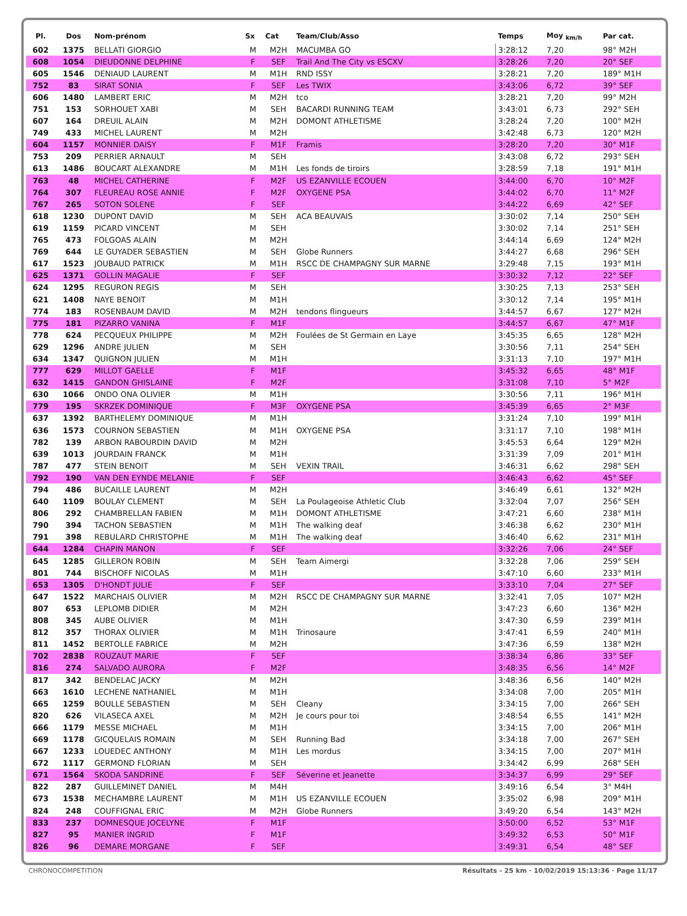| Pl. | Dos | Nom-prénom | Sx | Cat | Team/Club/Asso | | Temps | Moy <sub>km/h</sub> | Par cat. |
| --- | --- | --- | --- | --- | --- | --- | --- | --- | --- |
| 602 | 1375 | BELLATI GIORGIO | M | M2H | MACUMBA GO | | 3:28:12 | 7,20 | 98° M2H |
| 608 | 1054 | DIEUDONNE DELPHINE | F | SEF | Trail And The City vs ESCXV | | 3:28:26 | 7,20 | 20° SEF |
| 605 | 1546 | DENIAUD LAURENT | M | M1H | RND ISSY | | 3:28:21 | 7,20 | 189° M1H |
| 752 | 83 | SIRAT SONIA | F | SEF | Les TWIX | | 3:43:06 | 6,72 | 39° SEF |
| 606 | 1480 | LAMBERT ERIC | M | M2H | tco | | 3:28:21 | 7,20 | 99° M2H |
| 751 | 153 | SORHOUET XABI | M | SEH | BACARDI RUNNING TEAM | | 3:43:01 | 6,73 | 292° SEH |
| 607 | 164 | DREUIL ALAIN | M | M2H | DOMONT ATHLETISME | | 3:28:24 | 7,20 | 100° M2H |
| 749 | 433 | MICHEL LAURENT | M | M2H | | | 3:42:48 | 6,73 | 120° M2H |
| 604 | 1157 | MONNIER DAISY | F | M1F | Framis | | 3:28:20 | 7,20 | 30° M1F |
| 753 | 209 | PERRIER ARNAULT | M | SEH | | | 3:43:08 | 6,72 | 293° SEH |
| 613 | 1486 | BOUCART ALEXANDRE | M | M1H | Les fonds de tiroirs | | 3:28:59 | 7,18 | 191° M1H |
| 763 | 48 | MICHEL CATHERINE | F | M2F | US EZANVILLE ECOUEN | | 3:44:00 | 6,70 | 10° M2F |
| 764 | 307 | FLEUREAU ROSE ANNIE | F | M2F | OXYGENE PSA | | 3:44:02 | 6,70 | 11° M2F |
| 767 | 265 | SOTON SOLENE | F | SEF | | | 3:44:22 | 6,69 | 42° SEF |
| 618 | 1230 | DUPONT DAVID | M | SEH | ACA BEAUVAIS | | 3:30:02 | 7,14 | 250° SEH |
| 619 | 1159 | PICARD VINCENT | M | SEH | | | 3:30:02 | 7,14 | 251° SEH |
| 765 | 473 | FOLGOAS ALAIN | M | M2H | | | 3:44:14 | 6,69 | 124° M2H |
| 769 | 644 | LE GUYADER SEBASTIEN | M | SEH | Globe Runners | | 3:44:27 | 6,68 | 296° SEH |
| 617 | 1523 | JOUBAUD PATRICK | M | M1H | RSCC DE CHAMPAGNY SUR MARNE | | 3:29:48 | 7,15 | 193° M1H |
| 625 | 1371 | GOLLIN MAGALIE | F | SEF | | | 3:30:32 | 7,12 | 22° SEF |
| 624 | 1295 | REGURON REGIS | M | SEH | | | 3:30:25 | 7,13 | 253° SEH |
| 621 | 1408 | NAYE BENOIT | M | M1H | | | 3:30:12 | 7,14 | 195° M1H |
| 774 | 183 | ROSENBAUM DAVID | M | M2H | tendons flingueurs | | 3:44:57 | 6,67 | 127° M2H |
| 775 | 181 | PIZARRO VANINA | F | M1F | | | 3:44:57 | 6,67 | 47° M1F |
| 778 | 624 | PECQUEUX PHILIPPE | M | M2H | Foulées de St Germain en Laye | | 3:45:35 | 6,65 | 128° M2H |
| 629 | 1296 | ANDRE JULIEN | M | SEH | | | 3:30:56 | 7,11 | 254° SEH |
| 634 | 1347 | QUIGNON JULIEN | M | M1H | | | 3:31:13 | 7,10 | 197° M1H |
| 777 | 629 | MILLOT GAELLE | F | M1F | | | 3:45:32 | 6,65 | 48° M1F |
| 632 | 1415 | GANDON GHISLAINE | F | M2F | | | 3:31:08 | 7,10 | 5° M2F |
| 630 | 1066 | ONDO ONA OLIVIER | M | M1H | | | 3:30:56 | 7,11 | 196° M1H |
| 779 | 195 | SKRZEK DOMINIQUE | F | M3F | OXYGENE PSA | | 3:45:39 | 6,65 | 2° M3F |
| 637 | 1392 | BARTHELEMY DOMINIQUE | M | M1H | | | 3:31:24 | 7,10 | 199° M1H |
| 636 | 1573 | COURNON SEBASTIEN | M | M1H | OXYGENE PSA | | 3:31:17 | 7,10 | 198° M1H |
| 782 | 139 | ARBON RABOURDIN DAVID | M | M2H | | | 3:45:53 | 6,64 | 129° M2H |
| 639 | 1013 | JOURDAIN FRANCK | M | M1H | | | 3:31:39 | 7,09 | 201° M1H |
| 787 | 477 | STEIN BENOIT | M | SEH | VEXIN TRAIL | | 3:46:31 | 6,62 | 298° SEH |
| 792 | 190 | VAN DEN EYNDE MELANIE | F | SEF | | | 3:46:43 | 6,62 | 45° SEF |
| 794 | 486 | BUCAILLE LAURENT | M | M2H | | | 3:46:49 | 6,61 | 132° M2H |
| 640 | 1109 | BOULAY CLEMENT | M | SEH | La Poulageoise Athletic Club | | 3:32:04 | 7,07 | 256° SEH |
| 806 | 292 | CHAMBRELLAN FABIEN | M | M1H | DOMONT ATHLETISME | | 3:47:21 | 6,60 | 238° M1H |
| 790 | 394 | TACHON SEBASTIEN | M | M1H | The walking deaf | | 3:46:38 | 6,62 | 230° M1H |
| 791 | 398 | REBULARD CHRISTOPHE | M | M1H | The walking deaf | | 3:46:40 | 6,62 | 231° M1H |
| 644 | 1284 | CHAPIN MANON | F | SEF | | | 3:32:26 | 7,06 | 24° SEF |
| 645 | 1285 | GILLERON ROBIN | M | SEH | Team Aimergi | | 3:32:28 | 7,06 | 259° SEH |
| 801 | 744 | BISCHOFF NICOLAS | M | M1H | | | 3:47:10 | 6,60 | 233° M1H |
| 653 | 1305 | D'HONDT JULIE | F | SEF | | | 3:33:10 | 7,04 | 27° SEF |
| 647 | 1522 | MARCHAIS OLIVIER | M | M2H | RSCC DE CHAMPAGNY SUR MARNE | | 3:32:41 | 7,05 | 107° M2H |
| 807 | 653 | LEPLOMB DIDIER | M | M2H | | | 3:47:23 | 6,60 | 136° M2H |
| 808 | 345 | AUBE OLIVIER | M | M1H | | | 3:47:30 | 6,59 | 239° M1H |
| 812 | 357 | THORAX OLIVIER | M | M1H | Trinosaure | | 3:47:41 | 6,59 | 240° M1H |
| 811 | 1452 | BERTOLLE FABRICE | M | M2H | | | 3:47:36 | 6,59 | 138° M2H |
| 702 | 2838 | ROUZAUT MARIE | F | SEF | | | 3:38:34 | 6,86 | 33° SEF |
| 816 | 274 | SALVADO AURORA | F | M2F | | | 3:48:35 | 6,56 | 14° M2F |
| 817 | 342 | BENDELAC JACKY | M | M2H | | | 3:48:36 | 6,56 | 140° M2H |
| 663 | 1610 | LECHENE NATHANIEL | M | M1H | | | 3:34:08 | 7,00 | 205° M1H |
| 665 | 1259 | BOULLE SEBASTIEN | M | SEH | Cleany | | 3:34:15 | 7,00 | 266° SEH |
| 820 | 626 | VILASECA AXEL | M | M2H | Je cours pour toi | | 3:48:54 | 6,55 | 141° M2H |
| 666 | 1179 | MESSE MICHAEL | M | M1H | | | 3:34:15 | 7,00 | 206° M1H |
| 669 | 1178 | GICQUELAIS ROMAIN | M | SEH | Running Bad | | 3:34:18 | 7,00 | 267° SEH |
| 667 | 1233 | LOUEDEC ANTHONY | M | M1H | Les mordus | | 3:34:15 | 7,00 | 207° M1H |
| 672 | 1117 | GERMOND FLORIAN | M | SEH | | | 3:34:42 | 6,99 | 268° SEH |
| 671 | 1564 | SKODA SANDRINE | F | SEF | Séverine et Jeanette | | 3:34:37 | 6,99 | 29° SEF |
| 822 | 287 | GUILLEMINET DANIEL | M | M4H | | | 3:49:16 | 6,54 | 3° M4H |
| 673 | 1538 | MECHAMBRE LAURENT | M | M1H | US EZANVILLE ECOUEN | | 3:35:02 | 6,98 | 209° M1H |
| 824 | 248 | COUFFIGNAL ERIC | M | M2H | Globe Runners | | 3:49:20 | 6,54 | 143° M2H |
| 833 | 237 | DOMNESQUE JOCELYNE | F | M1F | | | 3:50:00 | 6,52 | 53° M1F |
| 827 | 95 | MANIER INGRID | F | M1F | | | 3:49:32 | 6,53 | 50° M1F |
| 826 | 96 | DEMARE MORGANE | F | SEF | | | 3:49:31 | 6,54 | 48° SEF |
CHRONOCOMPETITION
Résultats - 25 km · 10/02/2019 15:13:36 · Page 11/17